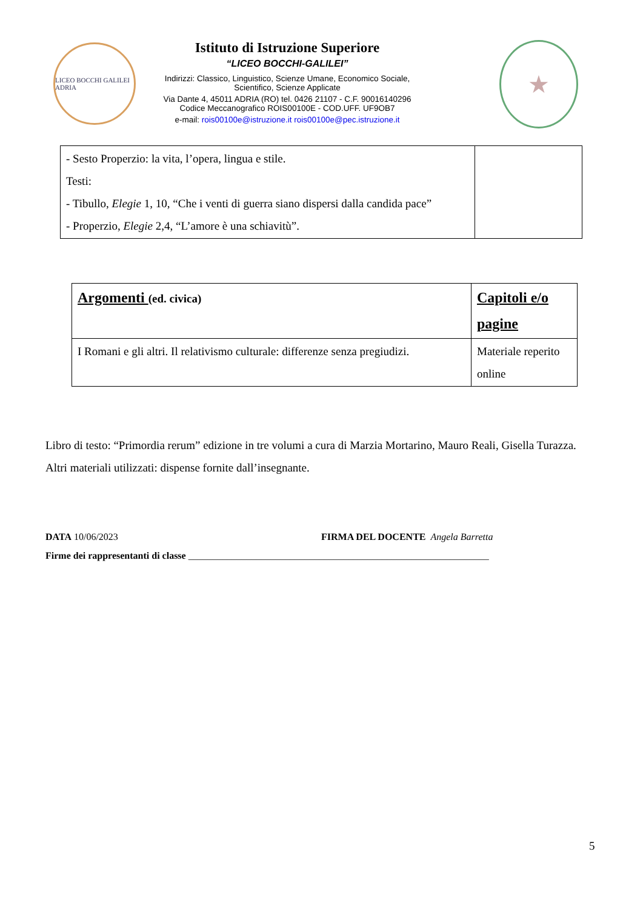LICEO BOCCHI GALILEI ADRIA
Istituto di Istruzione Superiore
“LICEO BOCCHI-GALILEI”
Indirizzi: Classico, Linguistico, Scienze Umane, Economico Sociale,
Scientifico, Scienze Applicate
Via Dante 4, 45011 ADRIA (RO) tel. 0426 21107 - C.F. 90016140296
Codice Meccanografico ROIS00100E - COD.UFF. UF9OB7
e-mail: rois00100e@istruzione.it rois00100e@pec.istruzione.it
★
| - Sesto Properzio: la vita, l’opera, lingua e stile. Testi: - Tibullo, Elegie 1, 10, “Che i venti di guerra siano dispersi dalla candida pace” - Properzio, Elegie 2,4, “L’amore è una schiavitù”. | |
| Argomenti (ed. civica) | Capitoli e/o pagine |
| I Romani e gli altri. Il relativismo culturale: differenze senza pregiudizi. | Materiale reperito online |
Libro di testo: “Primordia rerum” edizione in tre volumi a cura di Marzia Mortarino, Mauro Reali, Gisella Turazza.
Altri materiali utilizzati: dispense fornite dall’insegnante.
DATA 10/06/2023 FIRMA DEL DOCENTE Angela Barretta
Firme dei rappresentanti di classe ______________________________________________________________
5